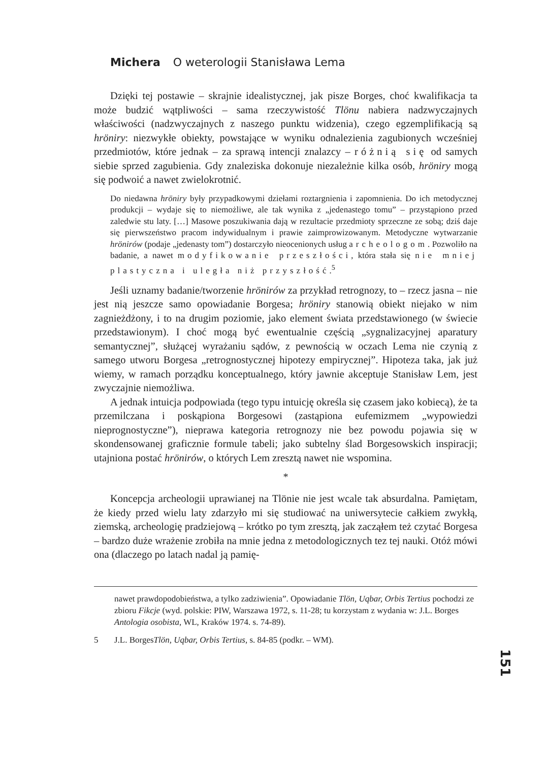Michera O weterologii Stanisława Lema
Dzięki tej postawie – skrajnie idealistycznej, jak pisze Borges, choć kwalifikacja ta może budzić wątpliwości – sama rzeczywistość Tlönu nabiera nadzwyczajnych właściwości (nadzwyczajnych z naszego punktu widzenia), czego egzemplifikacją są hröniry: niezwykłe obiekty, powstające w wyniku odnalezienia zagubionych wcześniej przedmiotów, które jednak – za sprawą intencji znalazcy – różnią się od samych siebie sprzed zagubienia. Gdy znaleziska dokonuje niezależnie kilka osób, hröniry mogą się podwoić a nawet zwielokrotnić.
Do niedawna hröniry były przypadkowymi dziełami roztargnienia i zapomnienia. Do ich metodycznej produkcji – wydaje się to niemożliwe, ale tak wynika z „jedenastego tomu” – przystąpiono przed zaledwie stu laty. […] Masowe poszukiwania dają w rezultacie przedmioty sprzeczne ze sobą; dziś daje się pierwszeństwo pracom indywidualnym i prawie zaimprowizowanym. Metodyczne wytwarzanie hrönirów (podaje „jedenasty tom”) dostarczyło nieocenionych usług archeologom. Pozwoliło na badanie, a nawet modyfikowanie przeszłości, która stała się nie mniej plastyczna i uległa niż przyszłość.<sup>5</sup>
Jeśli uznamy badanie/tworzenie hrönirów za przykład retrognozy, to – rzecz jasna – nie jest nią jeszcze samo opowiadanie Borgesa; hröniry stanowią obiekt niejako w nim zagnieżdżony, i to na drugim poziomie, jako element świata przedstawionego (w świecie przedstawionym). I choć mogą być ewentualnie częścią „sygnalizacyjnej aparatury semantycznej”, służącej wyrażaniu sądów, z pewnością w oczach Lema nie czynią z samego utworu Borgesa „retrognostycznej hipotezy empirycznej”. Hipoteza taka, jak już wiemy, w ramach porządku konceptualnego, który jawnie akceptuje Stanisław Lem, jest zwyczajnie niemożliwa.
A jednak intuicja podpowiada (tego typu intuicję określa się czasem jako kobiecą), że ta przemilczana i poskąpiona Borgesowi (zastąpiona eufemizmem „wypowiedzi nieprognostyczne”), nieprawa kategoria retrognozy nie bez powodu pojawia się w skondensowanej graficznie formule tabeli; jako subtelny ślad Borgesowskich inspiracji; utajniona postać hrönirów, o których Lem zresztą nawet nie wspomina.
*
Koncepcja archeologii uprawianej na Tlönie nie jest wcale tak absurdalna. Pamiętam, że kiedy przed wielu laty zdarzyło mi się studiować na uniwersytecie całkiem zwykłą, ziemską, archeologię pradziejową – krótko po tym zresztą, jak zacząłem też czytać Borgesa – bardzo duże wrażenie zrobiła na mnie jedna z metodologicznych tez tej nauki. Otóż mówi ona (dlaczego po latach nadal ją pamię-
nawet prawdopodobieństwa, a tylko zadziwienia”. Opowiadanie Tlön, Uqbar, Orbis Tertius pochodzi ze zbioru Fikcje (wyd. polskie: PIW, Warszawa 1972, s. 11-28; tu korzystam z wydania w: J.L. Borges Antologia osobista, WL, Kraków 1974. s. 74-89).
5 J.L. Borges Tlön, Uqbar, Orbis Tertius, s. 84-85 (podkr. – WM).
151